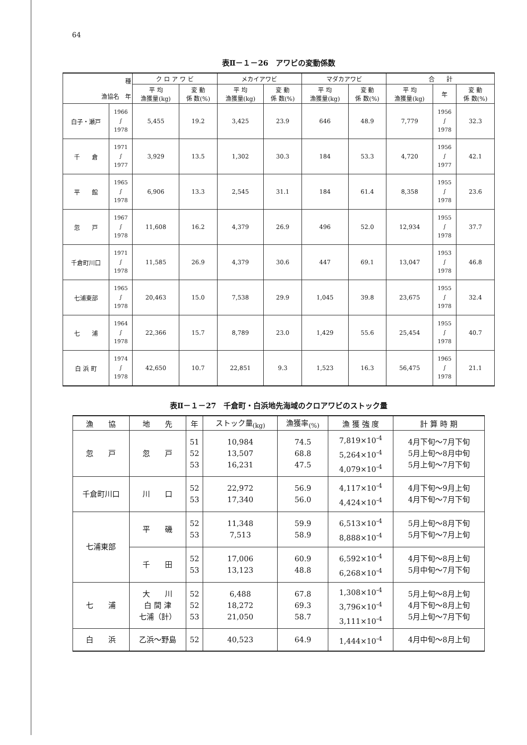64
表Ⅱ－１－26　アワビの変動係数
| 種 漁協名 年 | | ク ロ ア ワ ビ | | メカイアワビ | | マダカアワビ | | 合 計 | | |
| --- | --- | --- | --- | --- | --- | --- | --- | --- | --- | --- |
| | | 平 均 漁獲量(kg) | 変 動 係 数(%) | 平 均 漁獲量(kg) | 変 動 係 数(%) | 平 均 漁獲量(kg) | 変 動 係 数(%) | 平 均 漁獲量(kg) | 年 | 変 動 係 数(%) |
| 白子・瀬戸 | 1966 ∫ 1978 | 5,455 | 19.2 | 3,425 | 23.9 | 646 | 48.9 | 7,779 | 1956 ∫ 1978 | 32.3 |
| 千 倉 | 1971 ∫ 1977 | 3,929 | 13.5 | 1,302 | 30.3 | 184 | 53.3 | 4,720 | 1956 ∫ 1977 | 42.1 |
| 平 館 | 1965 ∫ 1978 | 6,906 | 13.3 | 2,545 | 31.1 | 184 | 61.4 | 8,358 | 1955 ∫ 1978 | 23.6 |
| 忽 戸 | 1967 ∫ 1978 | 11,608 | 16.2 | 4,379 | 26.9 | 496 | 52.0 | 12,934 | 1955 ∫ 1978 | 37.7 |
| 千倉町川口 | 1971 ∫ 1978 | 11,585 | 26.9 | 4,379 | 30.6 | 447 | 69.1 | 13,047 | 1953 ∫ 1978 | 46.8 |
| 七浦東部 | 1965 ∫ 1978 | 20,463 | 15.0 | 7,538 | 29.9 | 1,045 | 39.8 | 23,675 | 1955 ∫ 1978 | 32.4 |
| 七 浦 | 1964 ∫ 1978 | 22,366 | 15.7 | 8,789 | 23.0 | 1,429 | 55.6 | 25,454 | 1955 ∫ 1978 | 40.7 |
| 白 浜 町 | 1974 ∫ 1978 | 42,650 | 10.7 | 22,851 | 9.3 | 1,523 | 16.3 | 56,475 | 1965 ∫ 1978 | 21.1 |
表Ⅱ－１－27　千倉町・白浜地先海域のクロアワビのストック量
| 漁 協 | 地 先 | 年 | ストック量<sub>(kg)</sub> | 漁獲率<sub>(%)</sub> | 漁 獲 強 度 | 計 算 時 期 |
| --- | --- | --- | --- | --- | --- | --- |
| 忽 戸 | 忽 戸 | 51 52 53 | 10,984 13,507 16,231 | 74.5 68.8 47.5 | 7,819×10<sup>-4</sup> 5,264×10<sup>-4</sup> 4,079×10<sup>-4</sup> | 4月下旬～7月下旬 5月上旬～8月中旬 5月上旬～7月下旬 |
| 千倉町川口 | 川 口 | 52 53 | 22,972 17,340 | 56.9 56.0 | 4,117×10<sup>-4</sup> 4,424×10<sup>-4</sup> | 4月下旬～9月上旬 4月下旬～7月下旬 |
| 七浦東部 | 平 磯 | 52 53 | 11,348 7,513 | 59.9 58.9 | 6,513×10<sup>-4</sup> 8,888×10<sup>-4</sup> | 5月上旬～8月下旬 5月下旬～7月上旬 |
| | 千 田 | 52 53 | 17,006 13,123 | 60.9 48.8 | 6,592×10<sup>-4</sup> 6,268×10<sup>-4</sup> | 4月下旬～8月上旬 5月中旬～7月下旬 |
| 七 浦 | 大 川 白 間 津 七浦（計） | 52 52 53 | 6,488 18,272 21,050 | 67.8 69.3 58.7 | 1,308×10<sup>-4</sup> 3,796×10<sup>-4</sup> 3,111×10<sup>-4</sup> | 5月上旬～8月上旬 4月下旬～8月上旬 5月上旬～7月下旬 |
| 白 浜 | 乙浜～野島 | 52 | 40,523 | 64.9 | 1,444×10<sup>-4</sup> | 4月中旬～8月上旬 |